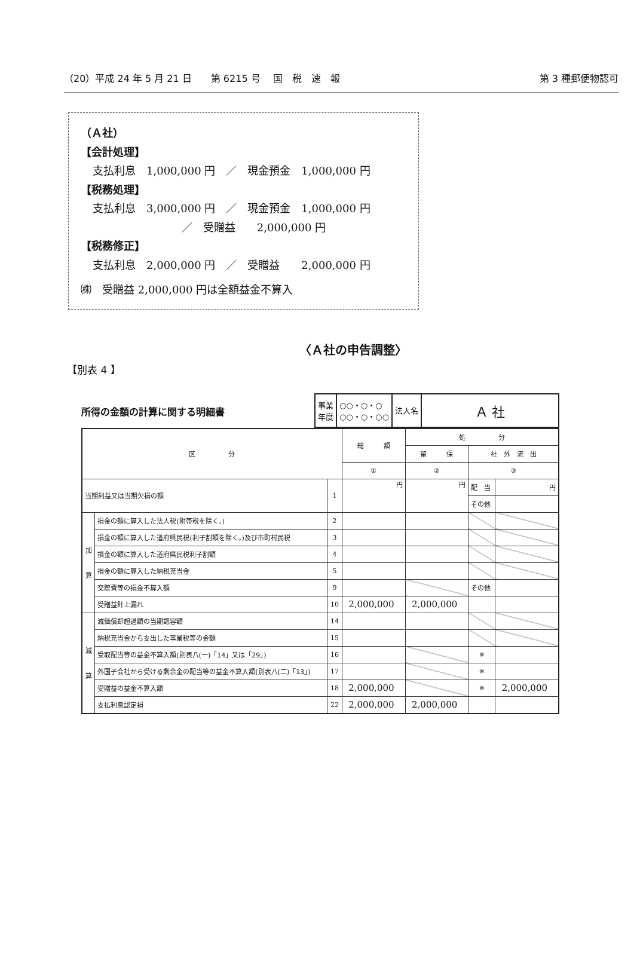（20）平成 24 年 5 月 21 日　　第 6215 号　 国　税　速　報 第 3 種郵便物認可
（Ａ社）
【会計処理】
支払利息　1,000,000 円　／　現金預金　1,000,000 円
【税務処理】
支払利息　3,000,000 円　／　現金預金　1,000,000 円
／　受贈益　　2,000,000 円
【税務修正】
支払利息　2,000,000 円　／　受贈益　　2,000,000 円
㈱　受贈益 2,000,000 円は全額益金不算入
〈Ａ社の申告調整〉
【別表 4 】
所得の金額の計算に関する明細書
| 事業 年度 | ○○・○・○ ○○・○・○○ | 法人名 | Ａ 社 |
| 区 分 | | | 総 額 | 処 分 | | |
| --- | --- | --- | --- | --- | --- | --- |
| | | | | 留 保 | 社 外 流 出 | |
| | | | ① | ② | ③ | |
| 当期利益又は当期欠損の額 | | 1 | 円 | 円 | 配 当 | 円 |
| | | | | | その他 | |
| 加 算 | 損金の額に算入した法人税(附帯税を除く。) | 2 | | | | |
| | 損金の額に算入した道府県民税(利子割額を除く。)及び市町村民税 | 3 | | | | |
| | 損金の額に算入した道府県民税利子割額 | 4 | | | | |
| | 損金の額に算入した納税充当金 | 5 | | | | |
| | 交際費等の損金不算入額 | 9 | | | その他 | |
| | 受贈益計上漏れ | 10 | 2,000,000 | 2,000,000 | | |
| 減 算 | 減価償却超過額の当期認容額 | 14 | | | | |
| | 納税充当金から支出した事業税等の金額 | 15 | | | | |
| | 受取配当等の益金不算入額(別表八(一)「14」又は「29」) | 16 | | | ※ | |
| | 外国子会社から受ける剰余金の配当等の益金不算入額(別表八(二)「13」) | 17 | | | ※ | |
| | 受贈益の益金不算入額 | 18 | 2,000,000 | | ※ | 2,000,000 |
| | 支払利息認定損 | 22 | 2,000,000 | 2,000,000 | | |